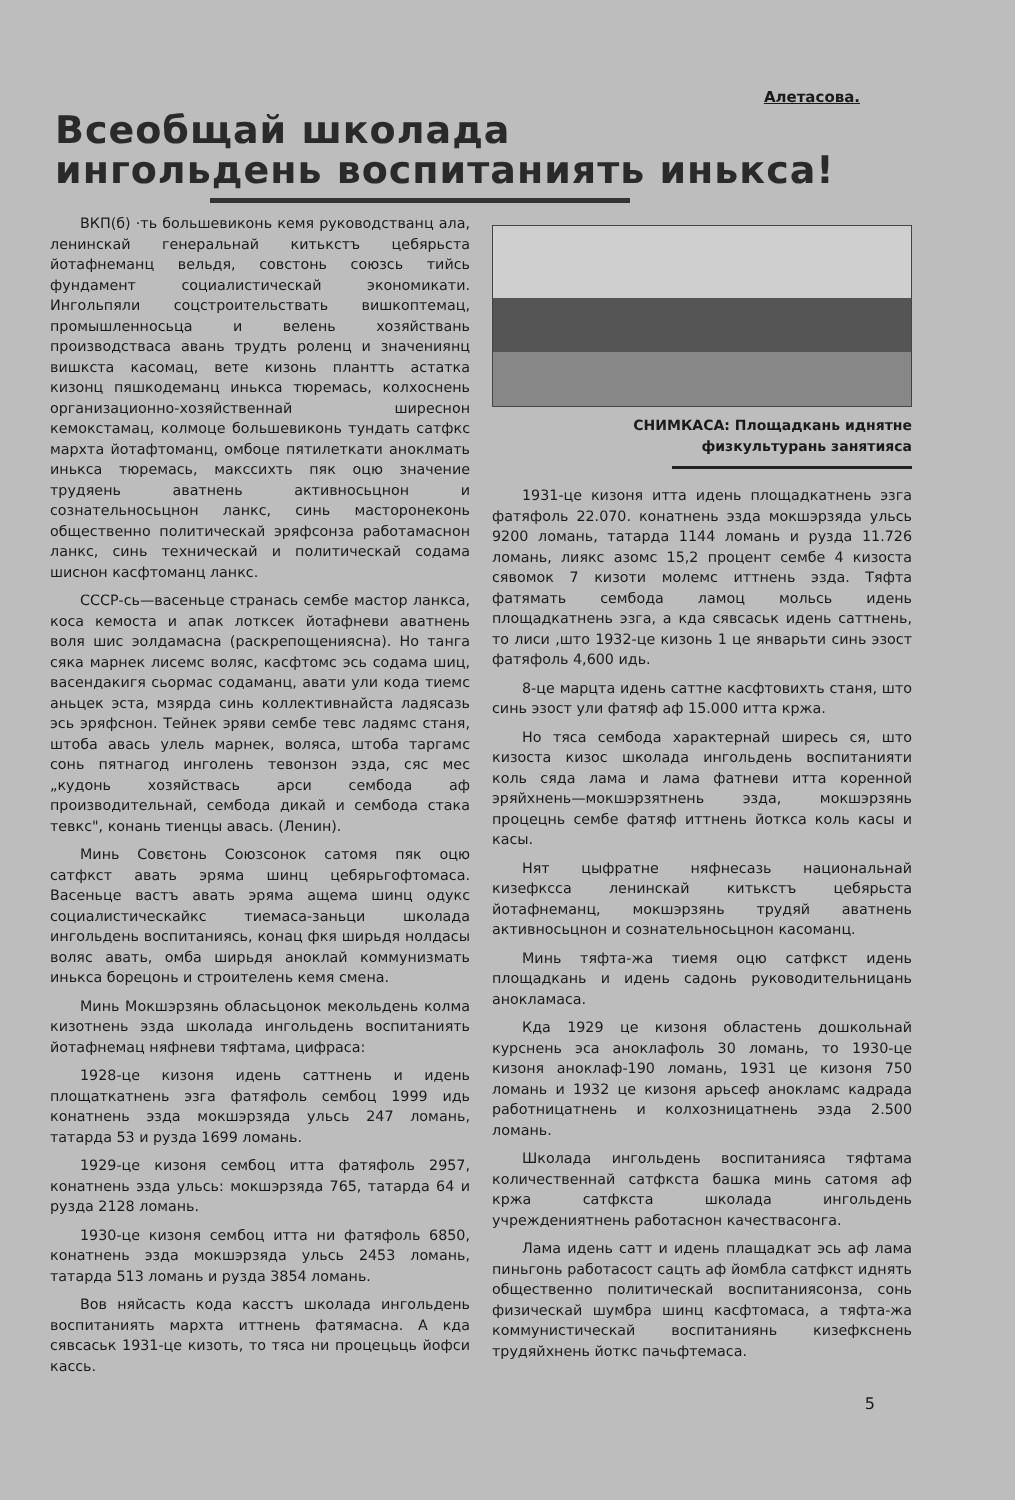Алетасова.
Всеобщай школада
ингольдень воспитаниять инькса!
ВКП(б) ·ть большевиконь кемя руководстванц ала, ленинскай генеральнай китькстъ цебярьста йотафнеманц вельдя, совстонь союзсь тийсь фундамент социалистическай экономикати. Ингольпяли соцстроительствать вишкоптемац, промышленносьца и велень хозяйствань производстваса авань трудть роленц и значениянц вишкста касомац, вете кизонь плантть астатка кизонц пяшкодеманц инькса тюремась, колхоснень организационно-хозяйственнай ширеснон кемокстамац, колмоце большевиконь тундать сатфкс мархта йотафтоманц, омбоце пятилеткати аноклмать инькса тюремась, макссихть пяк оцю значение трудяень аватнень активносьцнон и сознательносьцнон ланкс, синь масторонеконь общественно политическай эряфсонза работамаснон ланкс, синь техническай и политическай содама шиснон касфтоманц ланкс.
СССР-сь—васеньце странась сембе мастор ланкса, коса кемоста и апак лотксек йотафневи аватнень воля шис эолдамасна (раскрепощениясна). Но танга сяка марнек лисемс воляс, касфтомс эсь содама шиц, васендакигя сьормас содаманц, авати ули кода тиемс аньцек эста, мзярда синь коллективнайста ладясазь эсь эряфснон. Тейнек эряви сембе тевс ладямс станя, штоба авась улель марнек, воляса, штоба таргамс сонь пятнагод инголень тевонзон эзда, сяс мес „кудонь хозяйствась арси сембода аф производительнай, сембода дикай и сембода стака тевкс", конань тиенцы авась. (Ленин).
Минь Совєтонь Союзсонок сатомя пяк оцю сатфкст авать эряма шинц цебярьгофтомаса. Васеньце вастъ авать эряма ащема шинц одукс социалистическайкс тиемаса-заньци школада ингольдень воспитаниясь, конац фкя ширьдя нолдасы воляс авать, омба ширьдя аноклай коммунизмать инькса борецонь и строителень кемя смена.
Минь Мокшэрзянь обласьцонок мекольдень колма кизотнень эзда школада ингольдень воспитаниять йотафнемац няфневи тяфтама, цифраса:
1928-це кизоня идень саттнень и идень площаткатнень эзга фатяфоль сембоц 1999 идь конатнень эзда мокшэрзяда ульсь 247 ломань, татарда 53 и рузда 1699 ломань.
1929-це кизоня сембоц итта фатяфоль 2957, конатнень эзда ульсь: мокшэрзяда 765, татарда 64 и рузда 2128 ломань.
1930-це кизоня сембоц итта ни фатяфоль 6850, конатнень эзда мокшэрзяда ульсь 2453 ломань, татарда 513 ломань и рузда 3854 ломань.
Вов няйсасть кода касстъ школада ингольдень воспитаниять мархта иттнень фатямасна. А кда сявсаськ 1931-це кизоть, то тяса ни процецьць йофси кассь.
СНИМКАСА: Площадкань иднятне
физкультурань занятияса
1931-це кизоня итта идень площадкатнень эзга фатяфоль 22.070. конатнень эзда мокшэрзяда ульсь 9200 ломань, татарда 1144 ломань и рузда 11.726 ломань, лиякс азомс 15,2 процент сембе 4 кизоста сявомок 7 кизоти молемс иттнень эзда. Тяфта фатямать сембода ламоц мольсь идень площадкатнень эзга, а кда сявсаськ идень саттнень, то лиси ,што 1932-це кизонь 1 це январьти синь эзост фатяфоль 4,600 идь.
8-це марцта идень саттне касфтовихть станя, што синь эзост ули фатяф аф 15.000 итта кржа.
Но тяса сембода характернай ширесь ся, што кизоста кизос школада ингольдень воспитанияти коль сяда лама и лама фатневи итта коренной эряйхнень—мокшэрзятнень эзда, мокшэрзянь процецнь сембе фатяф иттнень йоткса коль касы и касы.
Нят цыфратне няфнесазь национальнай кизефксса ленинскай китькстъ цебярьста йотафнеманц, мокшэрзянь трудяй аватнень активносьцнон и сознательносьцнон касоманц.
Минь тяфта-жа тиемя оцю сатфкст идень площадкань и идень садонь руководительницань анокламаса.
Кда 1929 це кизоня областень дошкольнай курснень эса аноклафоль 30 ломань, то 1930-це кизоня аноклаф-190 ломань, 1931 це кизоня 750 ломань и 1932 це кизоня арьсеф аноклaмс кадрада работницатнень и колхозницатнень эзда 2.500 ломань.
Школада ингольдень воспитанияса тяфтама количественнай сатфкста башка минь сатомя аф кржа сатфкста школада ингольдень учреждениятнень работаснон качествасонга.
Лама идень сатт и идень плащадкат эсь аф лама пиньгонь работасост сацть аф йомбла сатфкст иднять общественно политическай воспитаниясонза, сонь физическай шумбра шинц касфтомаса, а тяфта-жа коммунистическай воспитаниянь кизефкснень трудяйхнень йоткс пачьфтемаса.
5